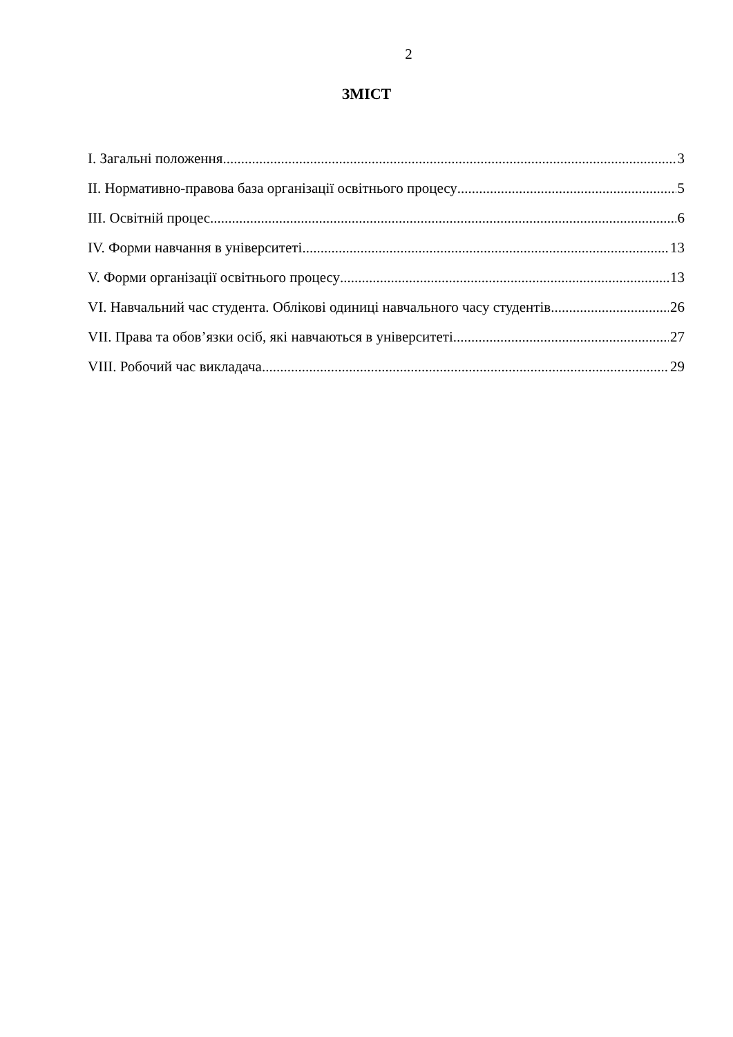2
ЗМІСТ
І. Загальні положення 3
ІІ. Нормативно-правова база організації освітнього процесу 5
ІІІ. Освітній процес 6
IV. Форми навчання в університеті 13
V. Форми організації освітнього процесу 13
VI. Навчальний час студента. Облікові одиниці навчального часу студентів 26
VII. Права та обов’язки осіб, які навчаються в університеті 27
VIII. Робочий час викладача 29